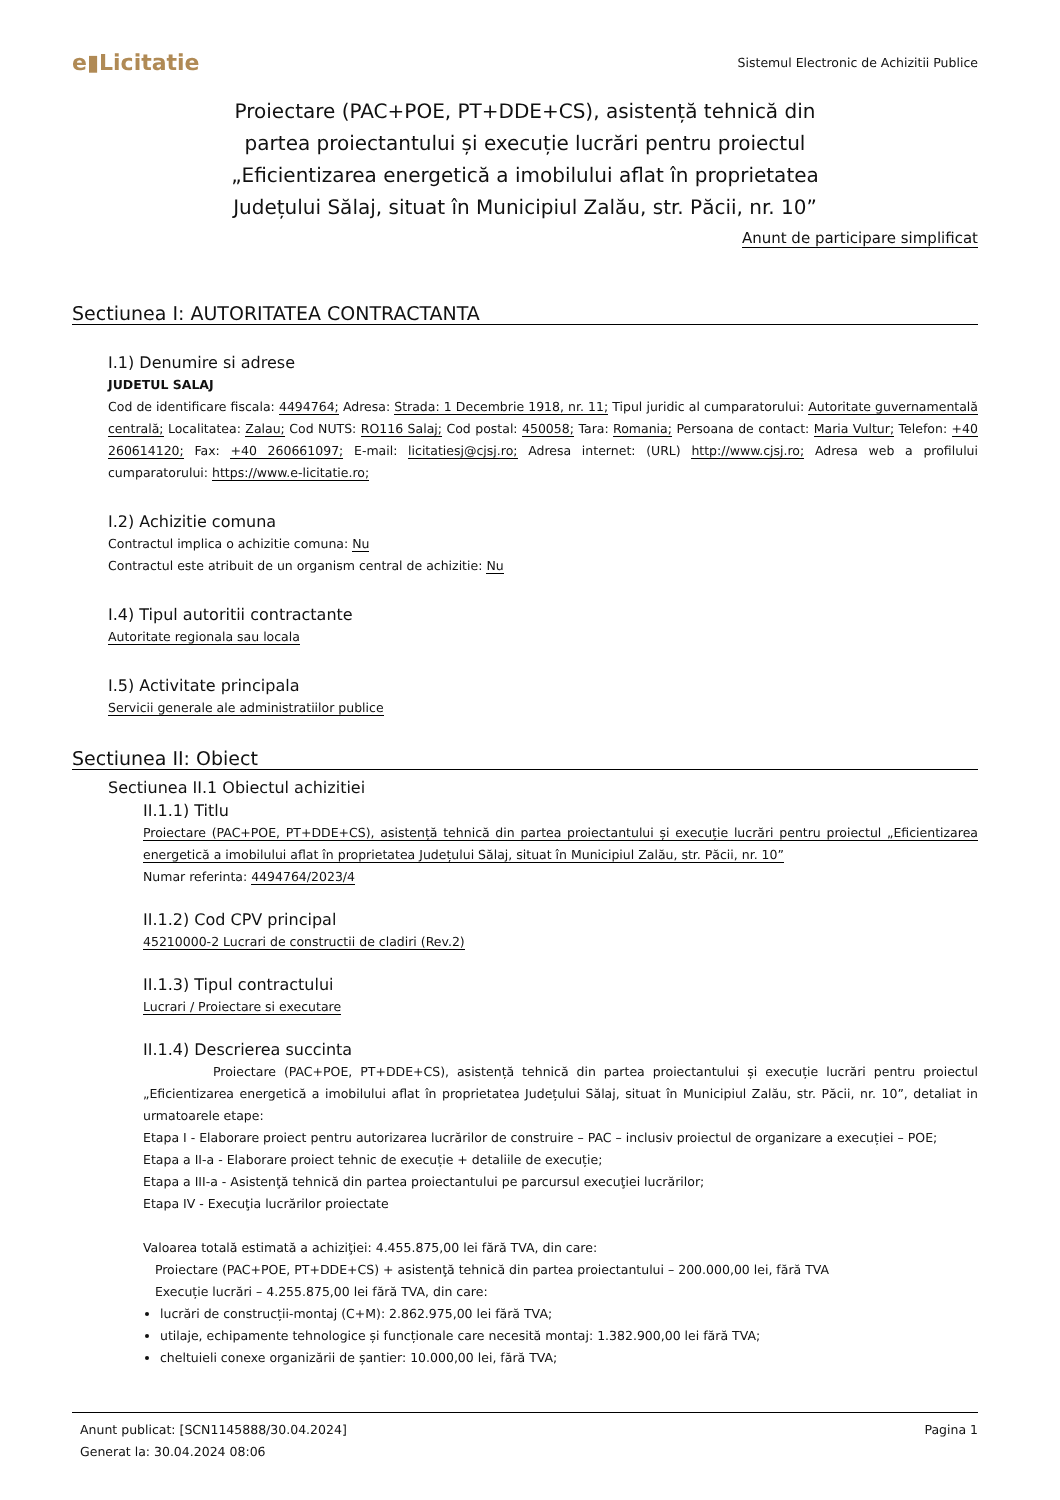e▮Licitatie
Sistemul Electronic de Achizitii Publice
Proiectare (PAC+POE, PT+DDE+CS), asistență tehnică din partea proiectantului și execuție lucrări pentru proiectul „Eficientizarea energetică a imobilului aflat în proprietatea Județului Sălaj, situat în Municipiul Zalău, str. Păcii, nr. 10”
Anunt de participare simplificat
Sectiunea I: AUTORITATEA CONTRACTANTA
I.1) Denumire si adrese
JUDETUL SALAJ
Cod de identificare fiscala: 4494764; Adresa: Strada: 1 Decembrie 1918, nr. 11; Tipul juridic al cumparatorului: Autoritate guvernamentală centrală; Localitatea: Zalau; Cod NUTS: RO116 Salaj; Cod postal: 450058; Tara: Romania; Persoana de contact: Maria Vultur; Telefon: +40 260614120; Fax: +40 260661097; E-mail: licitatiesj@cjsj.ro; Adresa internet: (URL) http://www.cjsj.ro; Adresa web a profilului cumparatorului: https://www.e-licitatie.ro;
I.2) Achizitie comuna
Contractul implica o achizitie comuna: Nu
Contractul este atribuit de un organism central de achizitie: Nu
I.4) Tipul autoritii contractante
Autoritate regionala sau locala
I.5) Activitate principala
Servicii generale ale administratiilor publice
Sectiunea II: Obiect
Sectiunea II.1 Obiectul achizitiei
II.1.1) Titlu
Proiectare (PAC+POE, PT+DDE+CS), asistență tehnică din partea proiectantului și execuție lucrări pentru proiectul „Eficientizarea energetică a imobilului aflat în proprietatea Județului Sălaj, situat în Municipiul Zalău, str. Păcii, nr. 10”
Numar referinta: 4494764/2023/4
II.1.2) Cod CPV principal
45210000-2 Lucrari de constructii de cladiri (Rev.2)
II.1.3) Tipul contractului
Lucrari / Proiectare si executare
II.1.4) Descrierea succinta
Proiectare (PAC+POE, PT+DDE+CS), asistență tehnică din partea proiectantului și execuție lucrări pentru proiectul „Eficientizarea energetică a imobilului aflat în proprietatea Județului Sălaj, situat în Municipiul Zalău, str. Păcii, nr. 10”, detaliat in urmatoarele etape:
Etapa I - Elaborare proiect pentru autorizarea lucrărilor de construire – PAC – inclusiv proiectul de organizare a execuției – POE;
Etapa a II-a - Elaborare proiect tehnic de execuție + detaliile de execuție;
Etapa a III-a - Asistenţă tehnică din partea proiectantului pe parcursul execuţiei lucrărilor;
Etapa IV - Execuţia lucrărilor proiectate
Valoarea totală estimată a achiziţiei: 4.455.875,00 lei fără TVA, din care:
Proiectare (PAC+POE, PT+DDE+CS) + asistenţă tehnică din partea proiectantului – 200.000,00 lei, fără TVA
Execuție lucrări – 4.255.875,00 lei fără TVA, din care:
lucrări de construcții-montaj (C+M): 2.862.975,00 lei fără TVA;
utilaje, echipamente tehnologice și funcționale care necesită montaj: 1.382.900,00 lei fără TVA;
cheltuieli conexe organizării de șantier: 10.000,00 lei, fără TVA;
Anunt publicat: [SCN1145888/30.04.2024]
Generat la: 30.04.2024 08:06
Pagina 1